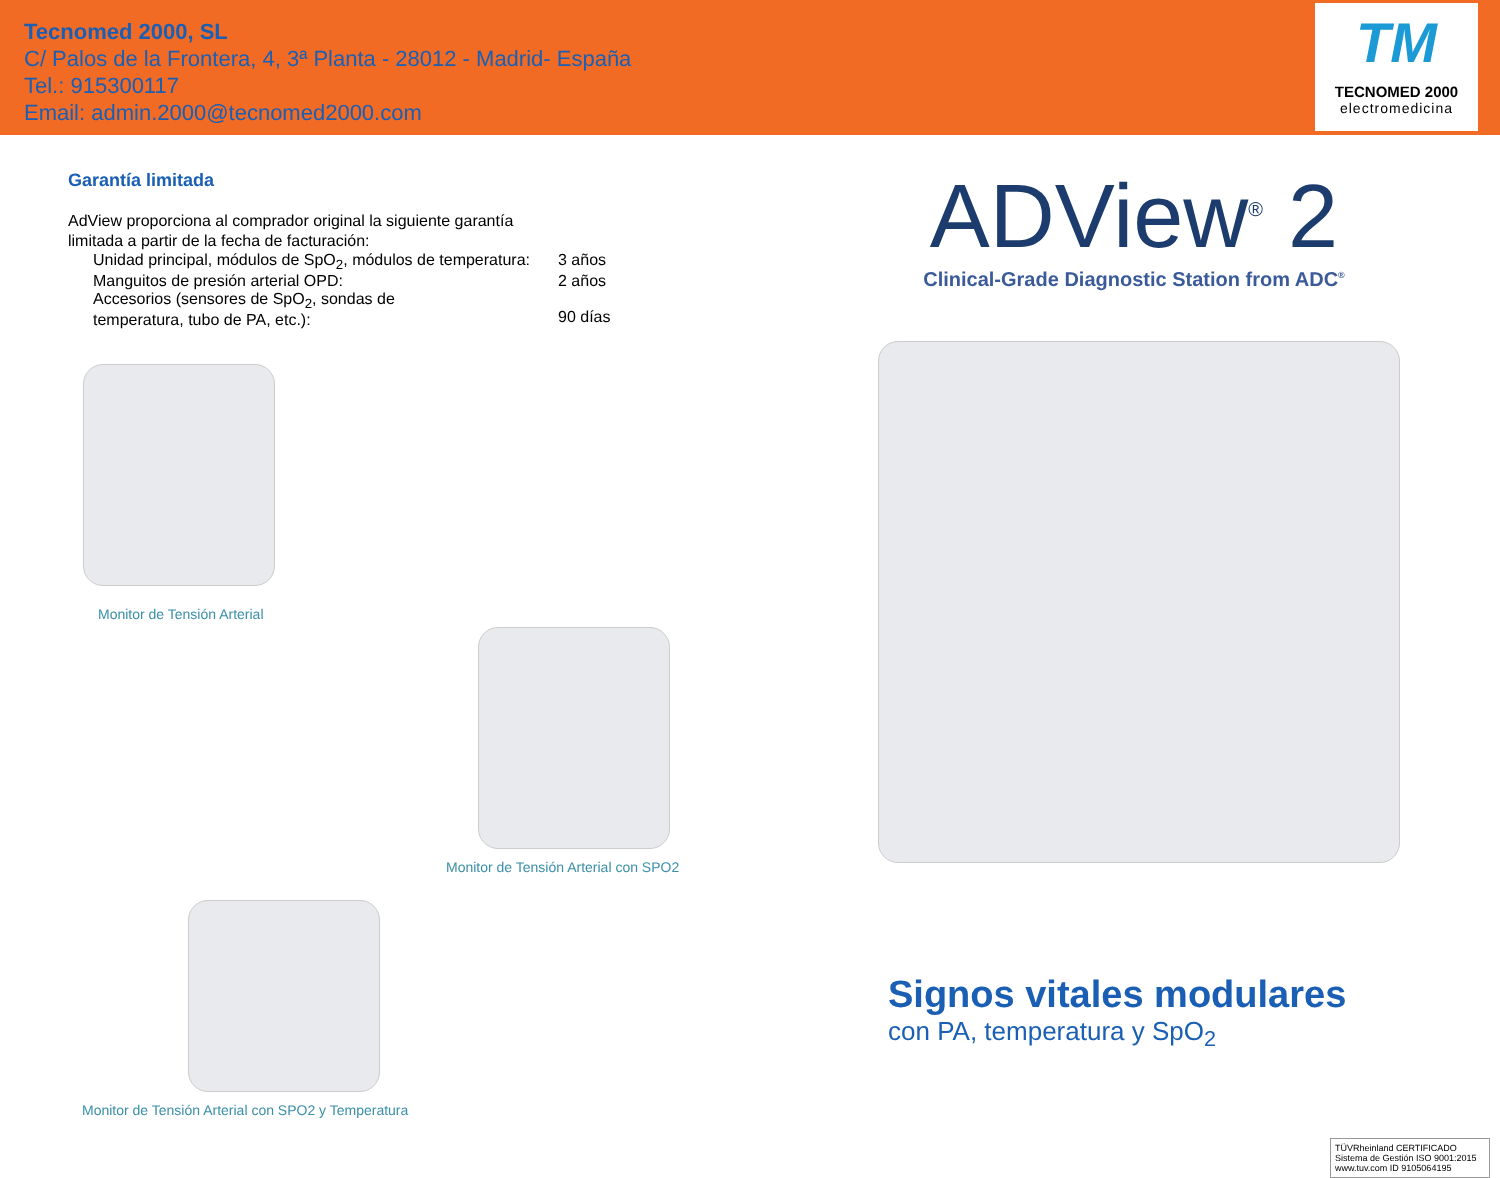Tecnomed 2000, SL
C/ Palos de la Frontera, 4, 3ª Planta - 28012 - Madrid- España
Tel.: 915300117
Email: admin.2000@tecnomed2000.com
TM
TECNOMED 2000
electromedicina
Garantía limitada
AdView proporciona al comprador original la siguiente garantía
limitada a partir de la fecha de facturación:
Unidad principal, módulos de SpO<sub>2</sub>, módulos de temperatura: 3 años
Manguitos de presión arterial OPD: 2 años
Accesorios (sensores de SpO<sub>2</sub>, sondas de
temperatura, tubo de PA, etc.):
90 días
Monitor de Tensión Arterial
Monitor de Tensión Arterial con SPO2
Monitor de Tensión Arterial con SPO2 y Temperatura
ADView<sup>®</sup> 2
Clinical-Grade Diagnostic Station from ADC<sup>®</sup>
Signos vitales modulares
con PA, temperatura y SpO<sub>2</sub>
TÜVRheinland CERTIFICADO
Sistema de Gestión ISO 9001:2015
www.tuv.com ID 9105064195